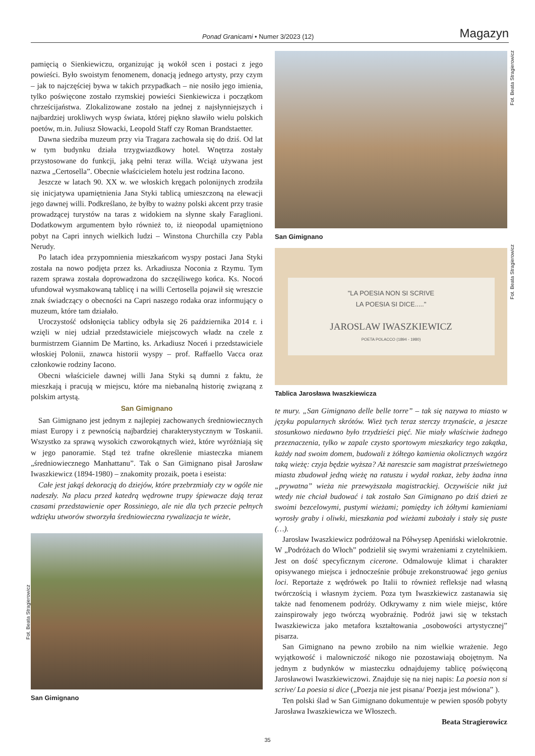Ponad Granicami • Numer 3/2023 (12) Magazyn
pamięcią o Sienkiewiczu, organizując ją wokół scen i postaci z jego powieści. Było swoistym fenomenem, donacją jednego artysty, przy czym – jak to najczęściej bywa w takich przypadkach – nie nosiło jego imienia, tylko poświęcone zostało rzymskiej powieści Sienkiewicza i początkom chrześcijaństwa. Zlokalizowane zostało na jednej z najsłynniejszych i najbardziej urokliwych wysp świata, której piękno sławiło wielu polskich poetów, m.in. Juliusz Słowacki, Leopold Staff czy Roman Brandstaetter.
Dawna siedziba muzeum przy via Tragara zachowała się do dziś. Od lat w tym budynku działa trzygwiazdkowy hotel. Wnętrza zostały przystosowane do funkcji, jaką pełni teraz willa. Wciąż używana jest nazwa „Certosella”. Obecnie właścicielem hotelu jest rodzina Iacono.
Jeszcze w latach 90. XX w. we włoskich kręgach polonijnych zrodziła się inicjatywa upamiętnienia Jana Styki tablicą umieszczoną na elewacji jego dawnej willi. Podkreślano, że byłby to ważny polski akcent przy trasie prowadzącej turystów na taras z widokiem na słynne skały Faraglioni. Dodatkowym argumentem było również to, iż nieopodal upamiętniono pobyt na Capri innych wielkich ludzi – Winstona Churchilla czy Pabla Nerudy.
Po latach idea przypomnienia mieszkańcom wyspy postaci Jana Styki została na nowo podjęta przez ks. Arkadiusza Noconia z Rzymu. Tym razem sprawa została doprowadzona do szczęśliwego końca. Ks. Nocoń ufundował wysmakowaną tablicę i na willi Certosella pojawił się wreszcie znak świadczący o obecności na Capri naszego rodaka oraz informujący o muzeum, które tam działało.
Uroczystość odsłonięcia tablicy odbyła się 26 października 2014 r. i wzięli w niej udział przedstawiciele miejscowych władz na czele z burmistrzem Giannim De Martino, ks. Arkadiusz Noceń i przedstawiciele włoskiej Polonii, znawca historii wyspy – prof. Raffaello Vacca oraz członkowie rodziny Iacono.
Obecni właściciele dawnej willi Jana Styki są dumni z faktu, że mieszkają i pracują w miejscu, które ma niebanalną historię związaną z polskim artystą.
San Gimignano
San Gimignano jest jednym z najlepiej zachowanych średniowiecznych miast Europy i z pewnością najbardziej charakterystycznym w Toskanii. Wszystko za sprawą wysokich czworokątnych wież, które wyróżniają się w jego panoramie. Stąd też trafne określenie miasteczka mianem „średniowiecznego Manhattanu”. Tak o San Gimignano pisał Jarosław Iwaszkiewicz (1894-1980) – znakomity prozaik, poeta i eseista:
Całe jest jakąś dekoracją do dziejów, które przebrzmiały czy w ogóle nie nadeszły. Na placu przed katedrą wędrowne trupy śpiewacze dają teraz czasami przedstawienie oper Rossiniego, ale nie dla tych przecie pełnych wdzięku utworów stworzyła średniowieczna rywalizacja te wieże,
San Gimignano
Fot. Beata Stragierowicz
Fot. Beata Stragierowicz
Fot. Beata Stragierowicz
San Gimignano
"LA POESIA NON SI SCRIVE
LA POESIA SI DICE....."
JAROSLAW IWASZKIEWICZ
POETA POLACCO (1894 - 1980)
Tablica Jarosława Iwaszkiewicza
te mury. „San Gimignano delle belle torre” – tak się nazywa to miasto w języku popularnych skrótów. Wież tych teraz sterczy trzynaście, a jeszcze stosunkowo niedawno było trzydzieści pięć. Nie miały właściwie żadnego przeznaczenia, tylko w zapale czysto sportowym mieszkańcy tego zakątka, każdy nad swoim domem, budowali z żółtego kamienia okolicznych wzgórz taką wieżę: czyja będzie wyższa? Aż nareszcie sam magistrat prześwietnego miasta zbudował jedną wieżę na ratuszu i wydał rozkaz, żeby żadna inna „prywatna” wieża nie przewyższała magistrackiej. Oczywiście nikt już wtedy nie chciał budować i tak zostało San Gimignano po dziś dzień ze swoimi bezcelowymi, pustymi wieżami; pomiędzy ich żółtymi kamieniami wyrosły graby i oliwki, mieszkania pod wieżami zubożały i stały się puste (…).
Jarosław Iwaszkiewicz podróżował na Półwysep Apeniński wielokrotnie. W „Podróżach do Włoch” podzielił się swymi wrażeniami z czytelnikiem. Jest on dość specyficznym cicerone. Odmalowuje klimat i charakter opisywanego miejsca i jednocześnie próbuje zrekonstruować jego genius loci. Reportaże z wędrówek po Italii to również refleksje nad własną twórczością i własnym życiem. Poza tym Iwaszkiewicz zastanawia się także nad fenomenem podróży. Odkrywamy z nim wiele miejsc, które zainspirowały jego twórczą wyobraźnię. Podróż jawi się w tekstach Iwaszkiewicza jako metafora kształtowania „osobowości artystycznej” pisarza.
San Gimignano na pewno zrobiło na nim wielkie wrażenie. Jego wyjątkowość i malowniczość nikogo nie pozostawiają obojętnym. Na jednym z budynków w miasteczku odnajdujemy tablicę poświęconą Jarosławowi Iwaszkiewiczowi. Znajduje się na niej napis: La poesia non si scrive/ La poesia si dice („Poezja nie jest pisana/ Poezja jest mówiona” ).
Ten polski ślad w San Gimignano dokumentuje w pewien sposób pobyty Jarosława Iwaszkiewicza we Włoszech.
Beata Stragierowicz
35